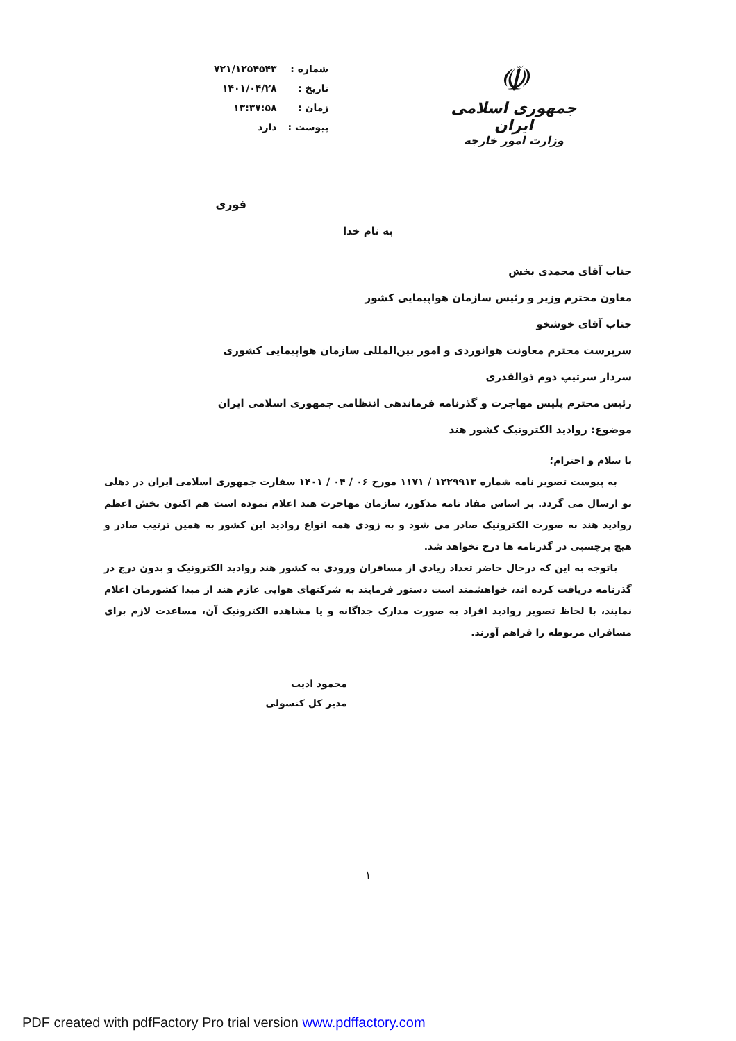| شماره : | ۷۲۱/۱۲۵۴۵۴۳ |
| تاریخ : | ۱۴۰۱/۰۴/۲۸ |
| زمان : | ۱۳:۳۷:۵۸ |
| پیوست : | دارد |
☫
جمهوری اسلامی ایران
وزارت امور خارجه
فوری
به نام خدا
جناب آقای محمدی بخش
معاون محترم وزیر و رئیس سازمان هواپیمایی کشور
جناب آقای خوشخو
سرپرست محترم معاونت هوانوردی و امور بین‌المللی سازمان هواپیمایی کشوری
سردار سرتیپ دوم ذوالقدری
رئیس محترم پلیس مهاجرت و گذرنامه فرماندهی انتظامی جمهوری اسلامی ایران
موضوع: روادید الکترونیک کشور هند
با سلام و احترام؛
به پیوست تصویر نامه شماره ۱۲۲۹۹۱۳ / ۱۱۷۱ مورخ ۰۶ / ۰۴ / ۱۴۰۱ سفارت جمهوری اسلامی ایران در دهلی نو ارسال می گردد. بر اساس مفاد نامه مذکور، سازمان مهاجرت هند اعلام نموده است هم اکنون بخش اعظم روادید هند به صورت الکترونیک صادر می شود و به زودی همه انواع روادید این کشور به همین ترتیب صادر و هیچ برچسبی در گذرنامه ها درج نخواهد شد.
باتوجه به این که درحال حاضر تعداد زیادی از مسافران ورودی به کشور هند روادید الکترونیک و بدون درج در گذرنامه دریافت کرده اند، خواهشمند است دستور فرمایند به شرکتهای هوایی عازم هند از مبدا کشورمان اعلام نمایند، با لحاظ تصویر روادید افراد به صورت مدارک جداگانه و یا مشاهده الکترونیک آن، مساعدت لازم برای مسافران مربوطه را فراهم آورند.
محمود ادیب
مدیر کل کنسولی
۱
PDF created with pdfFactory Pro trial version www.pdffactory.com